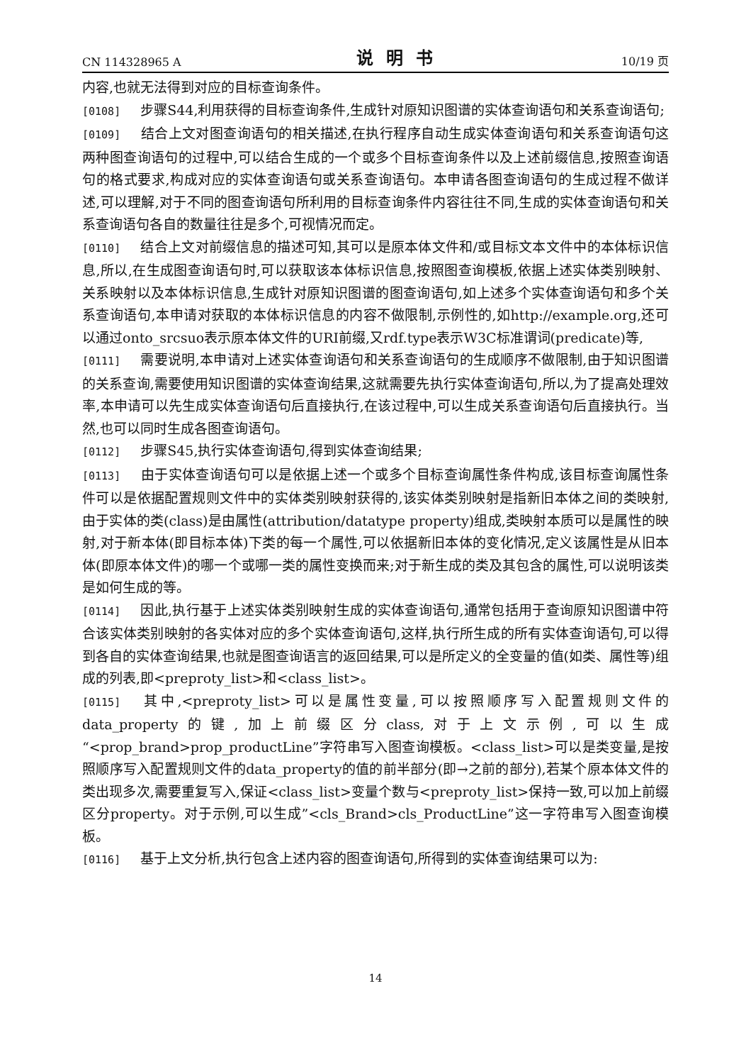CN 114328965 A 说明书 10/19 页
内容,也就无法得到对应的目标查询条件。
[0108] 步骤S44,利用获得的目标查询条件,生成针对原知识图谱的实体查询语句和关系查询语句;
[0109] 结合上文对图查询语句的相关描述,在执行程序自动生成实体查询语句和关系查询语句这两种图查询语句的过程中,可以结合生成的一个或多个目标查询条件以及上述前缀信息,按照查询语句的格式要求,构成对应的实体查询语句或关系查询语句。本申请各图查询语句的生成过程不做详述,可以理解,对于不同的图查询语句所利用的目标查询条件内容往往不同,生成的实体查询语句和关系查询语句各自的数量往往是多个,可视情况而定。
[0110] 结合上文对前缀信息的描述可知,其可以是原本体文件和/或目标文本文件中的本体标识信息,所以,在生成图查询语句时,可以获取该本体标识信息,按照图查询模板,依据上述实体类别映射、关系映射以及本体标识信息,生成针对原知识图谱的图查询语句,如上述多个实体查询语句和多个关系查询语句,本申请对获取的本体标识信息的内容不做限制,示例性的,如http://example.org,还可以通过onto_srcsuo表示原本体文件的URI前缀,又rdf.type表示W3C标准谓词(predicate)等,
[0111] 需要说明,本申请对上述实体查询语句和关系查询语句的生成顺序不做限制,由于知识图谱的关系查询,需要使用知识图谱的实体查询结果,这就需要先执行实体查询语句,所以,为了提高处理效率,本申请可以先生成实体查询语句后直接执行,在该过程中,可以生成关系查询语句后直接执行。当然,也可以同时生成各图查询语句。
[0112] 步骤S45,执行实体查询语句,得到实体查询结果;
[0113] 由于实体查询语句可以是依据上述一个或多个目标查询属性条件构成,该目标查询属性条件可以是依据配置规则文件中的实体类别映射获得的,该实体类别映射是指新旧本体之间的类映射,由于实体的类(class)是由属性(attribution/datatype property)组成,类映射本质可以是属性的映射,对于新本体(即目标本体)下类的每一个属性,可以依据新旧本体的变化情况,定义该属性是从旧本体(即原本体文件)的哪一个或哪一类的属性变换而来;对于新生成的类及其包含的属性,可以说明该类是如何生成的等。
[0114] 因此,执行基于上述实体类别映射生成的实体查询语句,通常包括用于查询原知识图谱中符合该实体类别映射的各实体对应的多个实体查询语句,这样,执行所生成的所有实体查询语句,可以得到各自的实体查询结果,也就是图查询语言的返回结果,可以是所定义的全变量的值(如类、属性等)组成的列表,即<preproty_list>和<class_list>。
[0115] 其中,<preproty_list>可以是属性变量,可以按照顺序写入配置规则文件的data_property的键,加上前缀区分class,对于上文示例,可以生成“<prop_brand>prop_productLine”字符串写入图查询模板。<class_list>可以是类变量,是按照顺序写入配置规则文件的data_property的值的前半部分(即→之前的部分),若某个原本体文件的类出现多次,需要重复写入,保证<class_list>变量个数与<preproty_list>保持一致,可以加上前缀区分property。对于示例,可以生成”<cls_Brand>cls_ProductLine”这一字符串写入图查询模板。
[0116] 基于上文分析,执行包含上述内容的图查询语句,所得到的实体查询结果可以为:
14